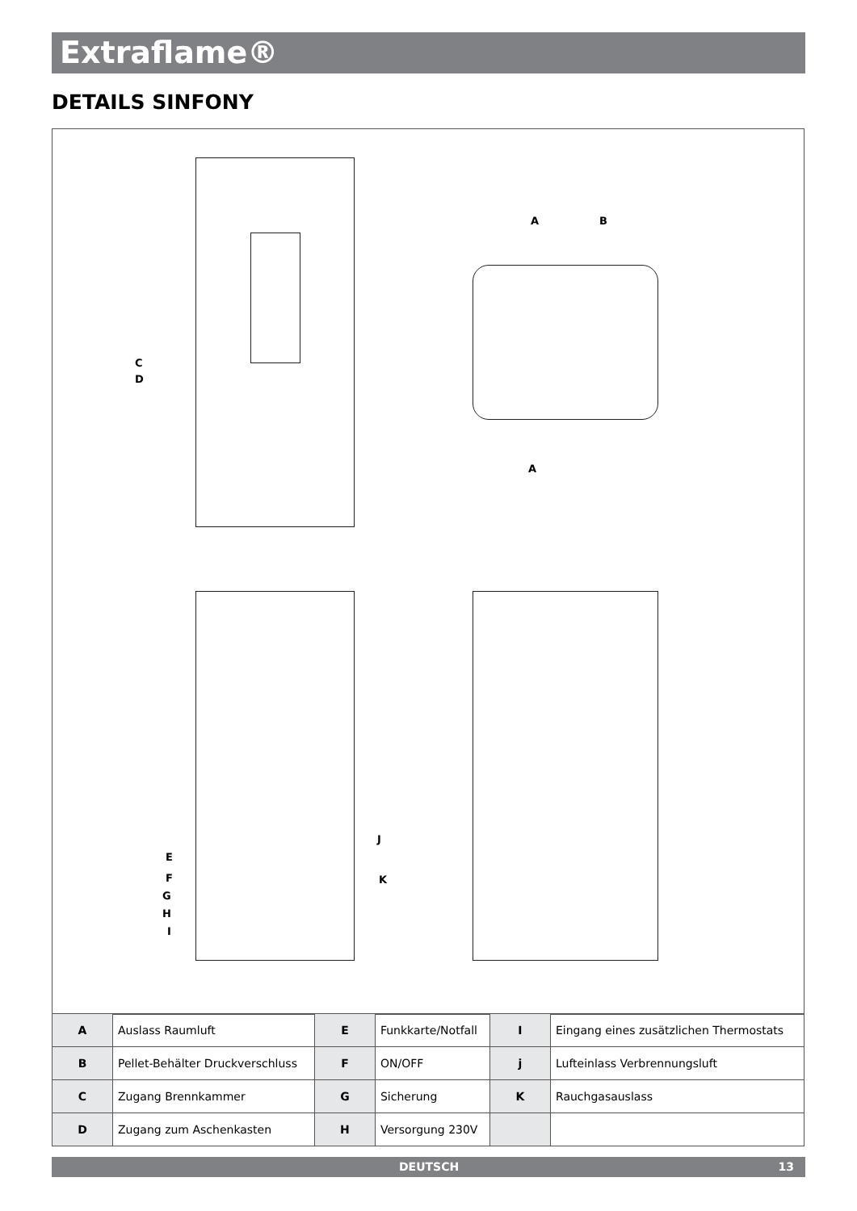Extraflame®
DETAILS SINFONY
C
D
A B
A
J
E
K F
G
H
I
| A | Auslass Raumluft | E | Funkkarte/Notfall | I | Eingang eines zusätzlichen Thermostats |
| B | Pellet-Behälter Druckverschluss | F | ON/OFF | j | Lufteinlass Verbrennungsluft |
| C | Zugang Brennkammer | G | Sicherung | K | Rauchgasauslass |
| D | Zugang zum Aschenkasten | H | Versorgung 230V | | |
DEUTSCH 13